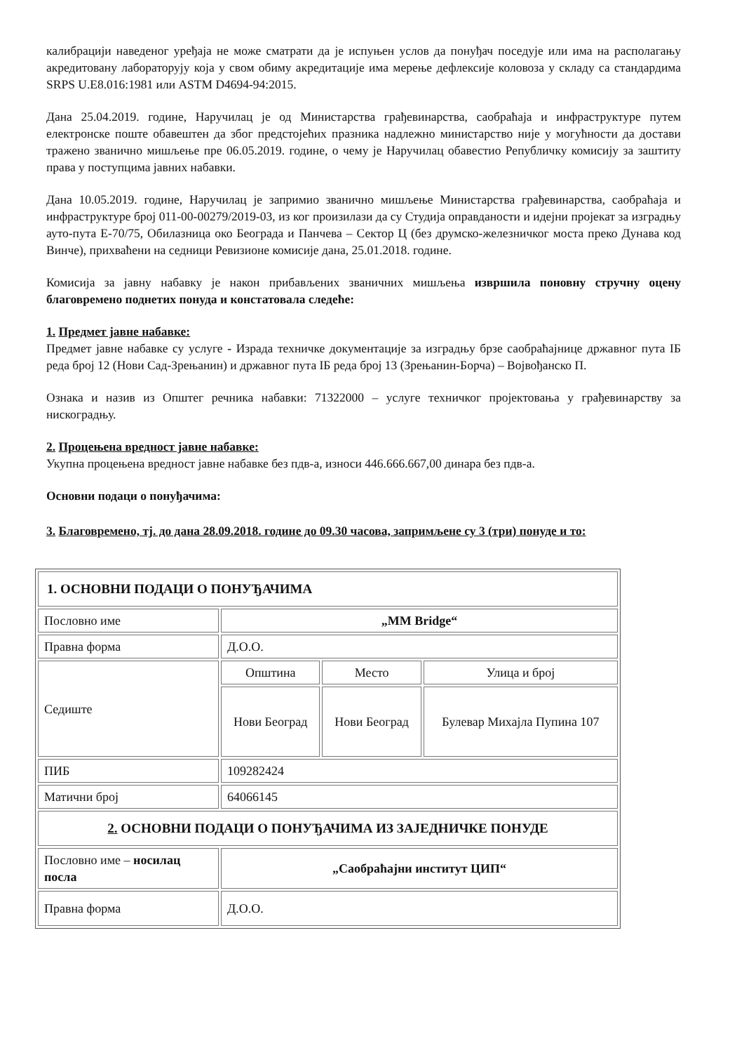калибрацији наведеног уређаја не може сматрати да је испуњен услов да понуђач поседује или има на располагању акредитовану лабораторују која у свом обиму акредитације има мерење дефлексије коловоза у складу са стандардима SRPS U.E8.016:1981 или ASTM D4694-94:2015.
Дана 25.04.2019. године, Наручилац је од Министарства грађевинарства, саобраћаја и инфраструктуре путем електронске поште обавештен да због предстојећих празника надлежно министарство није у могућности да достави тражено званично мишљење пре 06.05.2019. године, о чему је Наручилац обавестио Републичку комисију за заштиту права у поступцима јавних набавки.
Дана 10.05.2019. године, Наручилац је запримио званично мишљење Министарства грађевинарства, саобраћаја и инфраструктуре број 011-00-00279/2019-03, из ког произилази да су Студија оправданости и идејни пројекат за изградњу ауто-пута Е-70/75, Обилазница око Београда и Панчева – Сектор Ц (без друмско-железничког моста преко Дунава код Винче), прихваћени на седници Ревизионе комисије дана, 25.01.2018. године.
Комисија за јавну набавку је након прибављених званичних мишљења извршила поновну стручну оцену благовремено поднетих понуда и констатовала следеће:
1. Предмет јавне набавке:
Предмет јавне набавке су услуге - Израда техничке документације за изградњу брзе саобраћајнице државног пута IБ реда број 12 (Нови Сад-Зрењанин) и државног пута IБ реда број 13 (Зрењанин-Борча) – Војвођанско П.
Ознака и назив из Општег речника набавки: 71322000 – услуге техничког пројектовања у грађевинарству за нискоградњу.
2. Процењена вредност јавне набавке:
Укупна процењена вредност јавне набавке без пдв-а, износи 446.666.667,00 динара без пдв-а.
Основни подаци о понуђачима:
3. Благовремено, тј. до дана 28.09.2018. године до 09.30 часова, запримљене су 3 (три) понуде и то:
| 1. ОСНОВНИ ПОДАЦИ О ПОНУЂАЧИМА | | | |
| Пословно име | „MM Bridge“ | | |
| Правна форма | Д.О.О. | | |
| Седиште | Општина | Место | Улица и број |
| | Нови Београд | Нови Београд | Булевар Михајла Пупина 107 |
| ПИБ | 109282424 | | |
| Матични број | 64066145 | | |
| 2. ОСНОВНИ ПОДАЦИ О ПОНУЂАЧИМА ИЗ ЗАЈЕДНИЧКЕ ПОНУДЕ | | | |
| Пословно име – носилац посла | „Саобраћајни институт ЦИП“ | | |
| Правна форма | Д.О.О. | | |